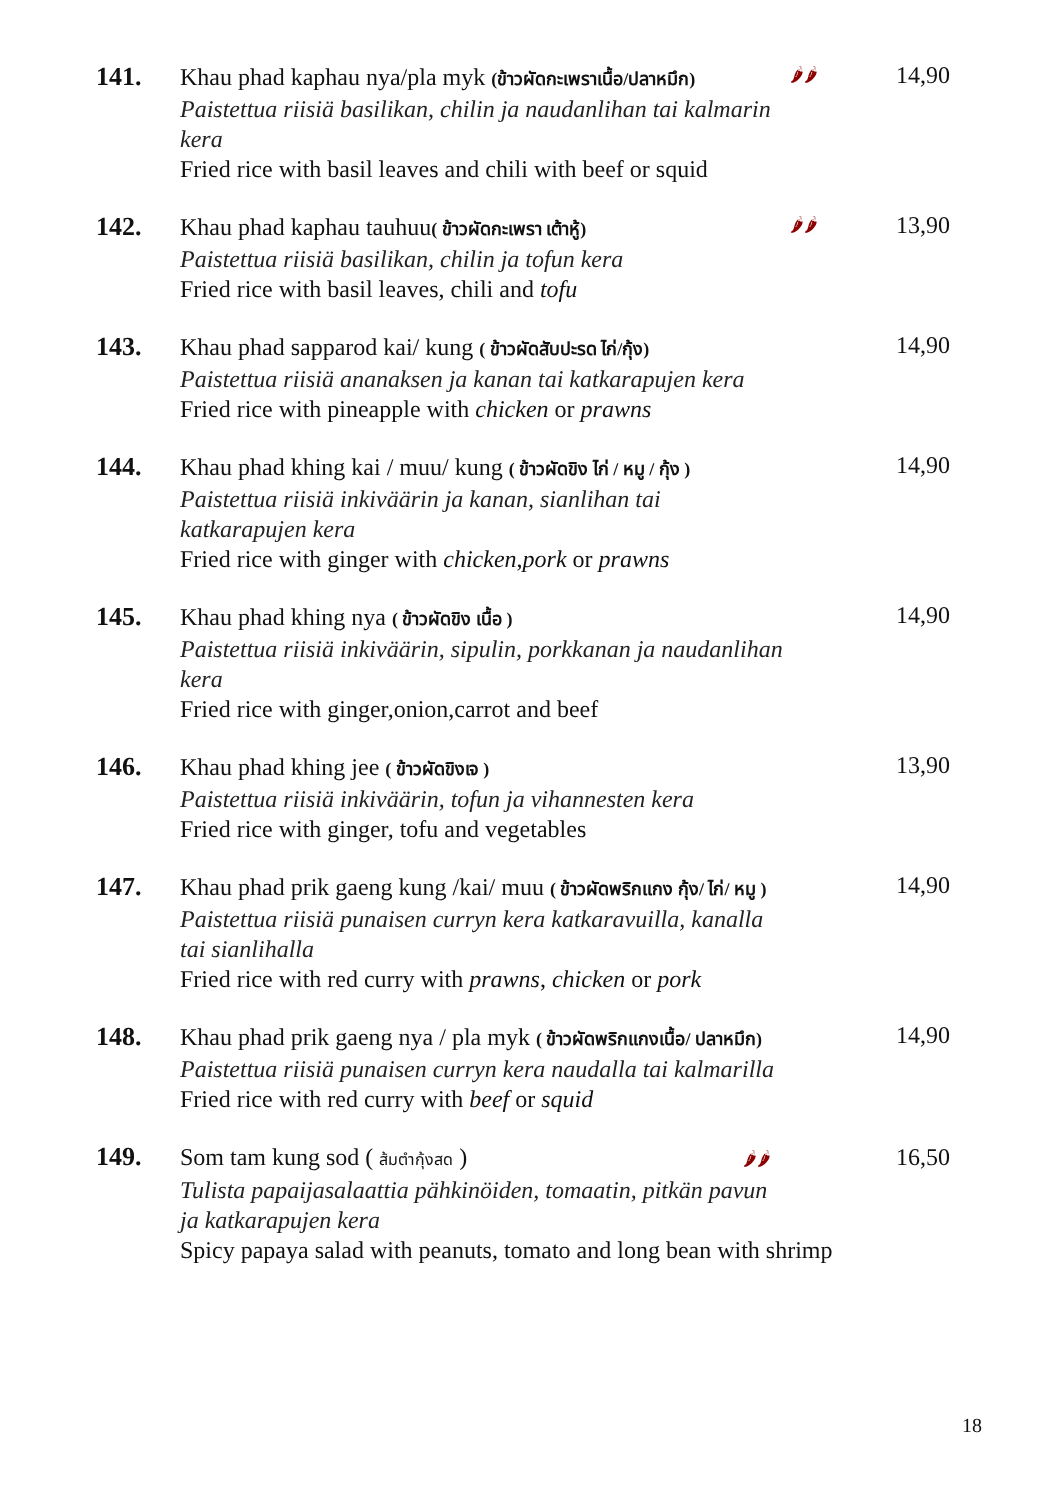141.
Khau phad kaphau nya/pla myk (ข้าวผัดกะเพราเนื้อ/ปลาหมึก)
Paistettua riisiä basilikan, chilin ja naudanlihan tai kalmarin kera
Fried rice with basil leaves and chili with beef or squid
🌶🌶
14,90
142.
Khau phad kaphau tauhuu( ข้าวผัดกะเพรา เต้าหู้)
Paistettua riisiä basilikan, chilin ja tofun kera
Fried rice with basil leaves, chili and tofu
🌶🌶
13,90
143.
Khau phad sapparod kai/ kung ( ข้าวผัดสับปะรด ไก่/กุ้ง)
Paistettua riisiä ananaksen ja kanan tai katkarapujen kera
Fried rice with pineapple with chicken or prawns
14,90
144.
Khau phad khing kai / muu/ kung ( ข้าวผัดขิง ไก่ / หมู / กุ้ง )
Paistettua riisiä inkiväärin ja kanan, sianlihan tai katkarapujen kera
Fried rice with ginger with chicken,pork or prawns
14,90
145.
Khau phad khing nya ( ข้าวผัดขิง เนื้อ )
Paistettua riisiä inkiväärin, sipulin, porkkanan ja naudanlihan kera
Fried rice with ginger,onion,carrot and beef
14,90
146.
Khau phad khing jee ( ข้าวผัดขิงเจ )
Paistettua riisiä inkiväärin, tofun ja vihannesten kera
Fried rice with ginger, tofu and vegetables
13,90
147.
Khau phad prik gaeng kung /kai/ muu ( ข้าวผัดพริกแกง กุ้ง/ ไก่/ หมู )
Paistettua riisiä punaisen curryn kera katkaravuilla, kanalla
tai sianlihalla
Fried rice with red curry with prawns, chicken or pork
14,90
148.
Khau phad prik gaeng nya / pla myk ( ข้าวผัดพริกแกงเนื้อ/ ปลาหมึก)
Paistettua riisiä punaisen curryn kera naudalla tai kalmarilla
Fried rice with red curry with beef or squid
14,90
149.
Som tam kung sod ( ส้มตำกุ้งสด ) 🌶🌶 16,50
Tulista papaijasalaattia pähkinöiden, tomaatin, pitkän pavun
ja katkarapujen kera
Spicy papaya salad with peanuts, tomato and long bean with shrimp
18